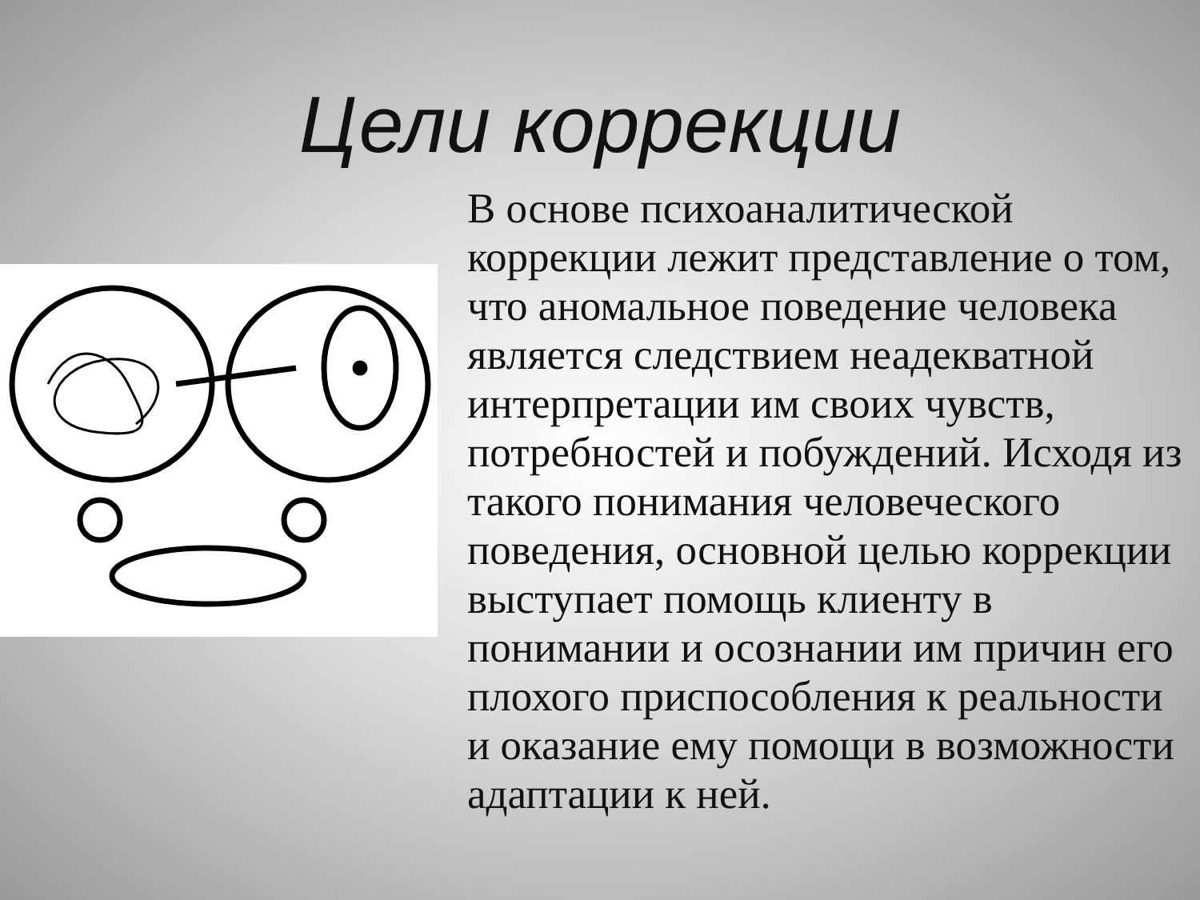Цели коррекции
В основе психоаналитической коррекции лежит представление о том, что аномальное поведение человека является следствием неадекватной интерпретации им своих чувств, потребностей и побуждений. Исходя из такого понимания человеческого поведения, основной целью коррекции выступает помощь клиенту в понимании и осознании им причин его плохого приспособления к реальности и оказание ему помощи в возможности адаптации к ней.